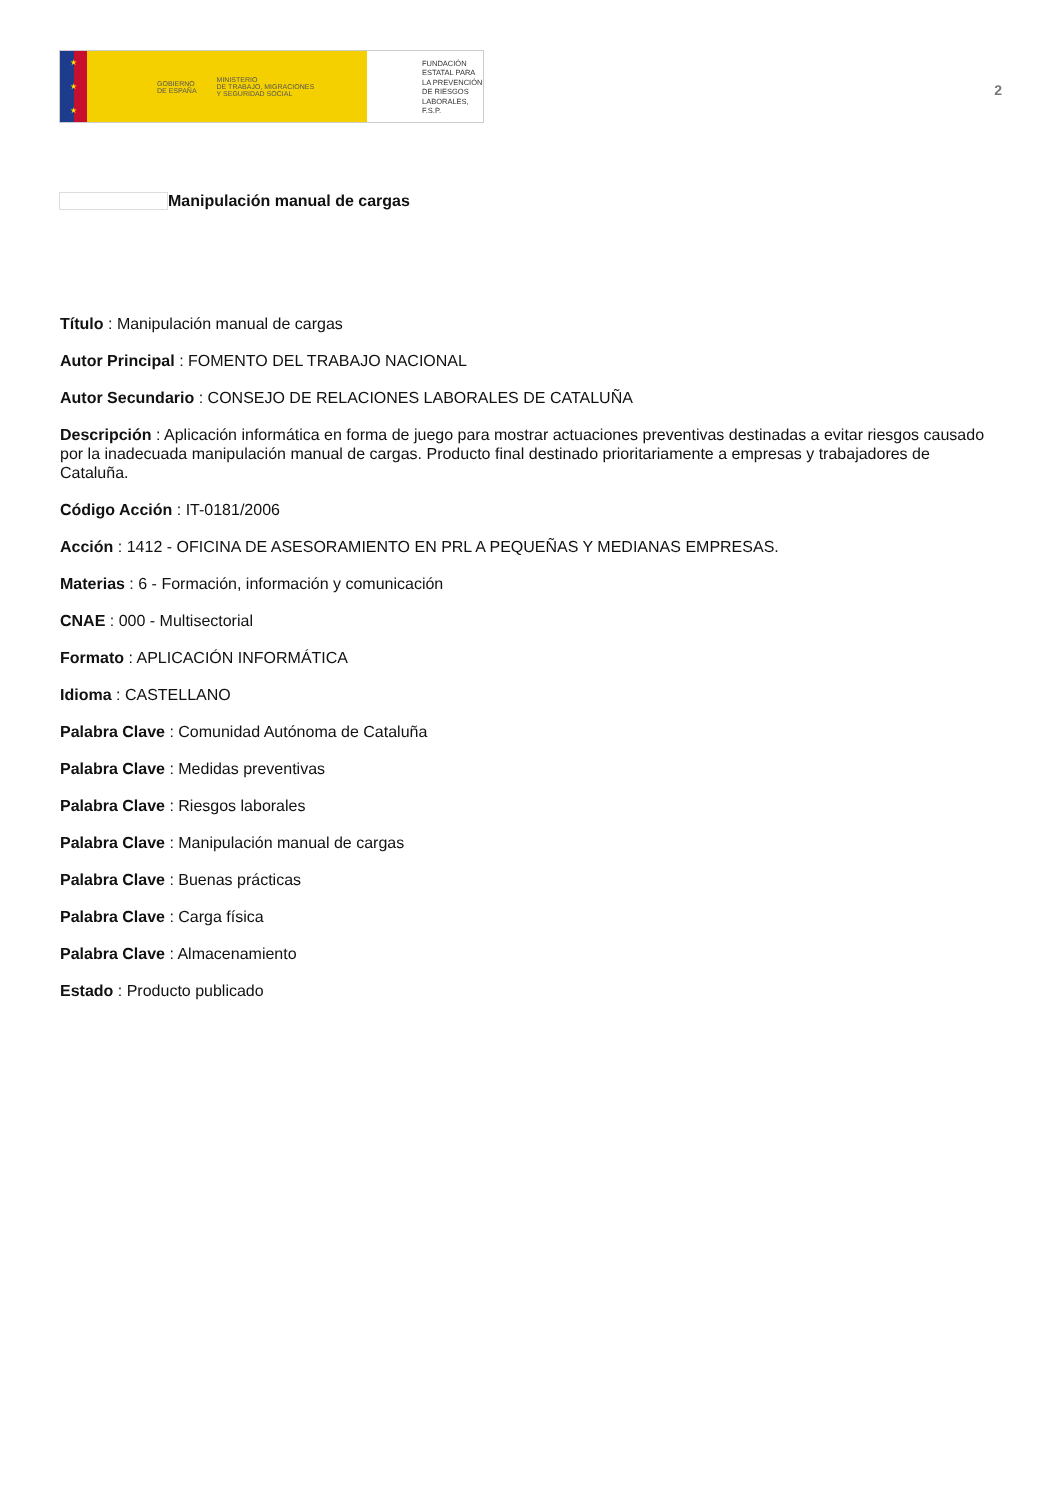★
★
★
GOBIERNO
DE ESPAÑA MINISTERIO
DE TRABAJO, MIGRACIONES
Y SEGURIDAD SOCIAL
FUNDACIÓN
ESTATAL PARA
LA PREVENCIÓN
DE RIESGOS
LABORALES, F.S.P.
2
Manipulación manual de cargas
Título : Manipulación manual de cargas
Autor Principal : FOMENTO DEL TRABAJO NACIONAL
Autor Secundario : CONSEJO DE RELACIONES LABORALES DE CATALUÑA
Descripción : Aplicación informática en forma de juego para mostrar actuaciones preventivas destinadas a evitar riesgos causado por la inadecuada manipulación manual de cargas. Producto final destinado prioritariamente a empresas y trabajadores de Cataluña.
Código Acción : IT-0181/2006
Acción : 1412 - OFICINA DE ASESORAMIENTO EN PRL A PEQUEÑAS Y MEDIANAS EMPRESAS.
Materias : 6 - Formación, información y comunicación
CNAE : 000 - Multisectorial
Formato : APLICACIÓN INFORMÁTICA
Idioma : CASTELLANO
Palabra Clave : Comunidad Autónoma de Cataluña
Palabra Clave : Medidas preventivas
Palabra Clave : Riesgos laborales
Palabra Clave : Manipulación manual de cargas
Palabra Clave : Buenas prácticas
Palabra Clave : Carga física
Palabra Clave : Almacenamiento
Estado : Producto publicado